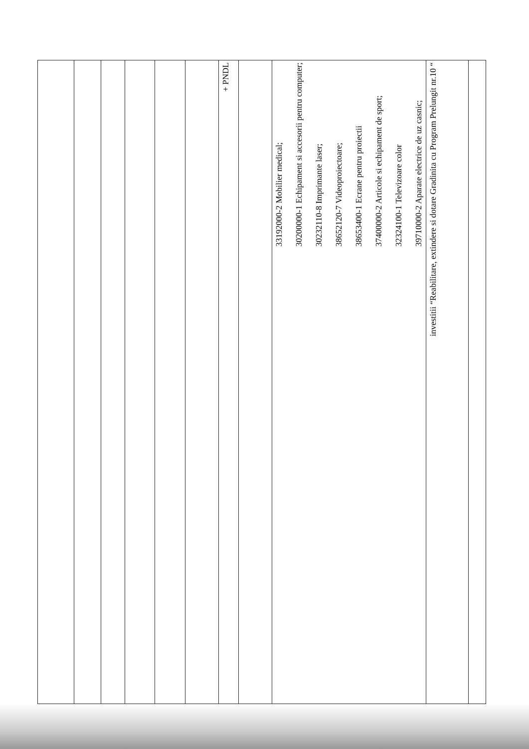| | | | | | | + PNDL | | 33192000-2 Mobilier medical; 30200000-1 Echipament si accesorii pentru computer; 30232110-8 Imprimante laser; 38652120-7 Videoproiectoare; 38653400-1 Ecrane pentru proiectii 37400000-2 Articole si echipament de sport; 32324100-1 Televizoare color 39710000-2 Aparate electrice de uz casnic; | investitii “Reabilitare, extindere si dotare Gradinita cu Program Prelungit nr.10 “ | |